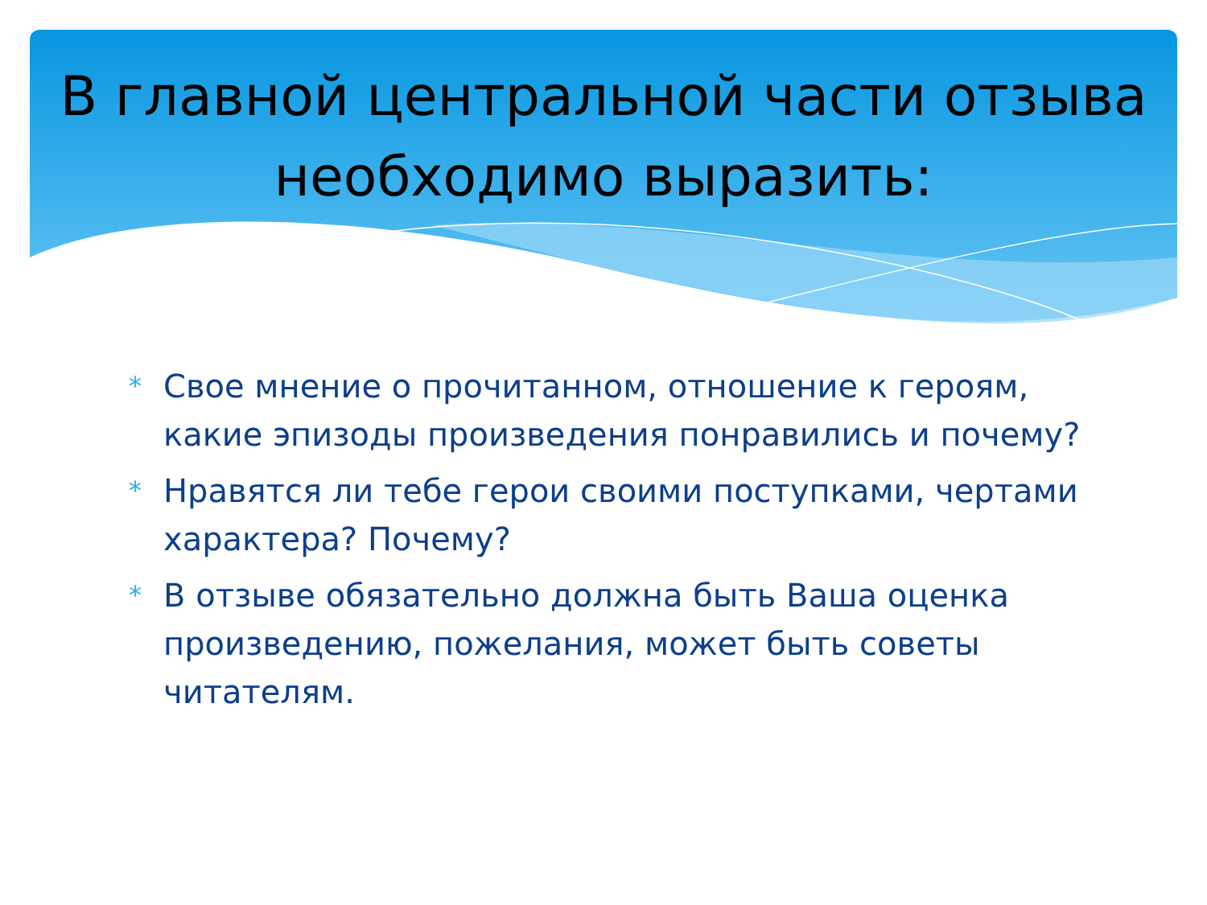В главной центральной части отзыва необходимо выразить:
* Свое мнение о прочитанном, отношение к героям, какие эпизоды произведения понравились и почему?
* Нравятся ли тебе герои своими поступками, чертами характера? Почему?
* В отзыве обязательно должна быть Ваша оценка произведению, пожелания, может быть советы читателям.